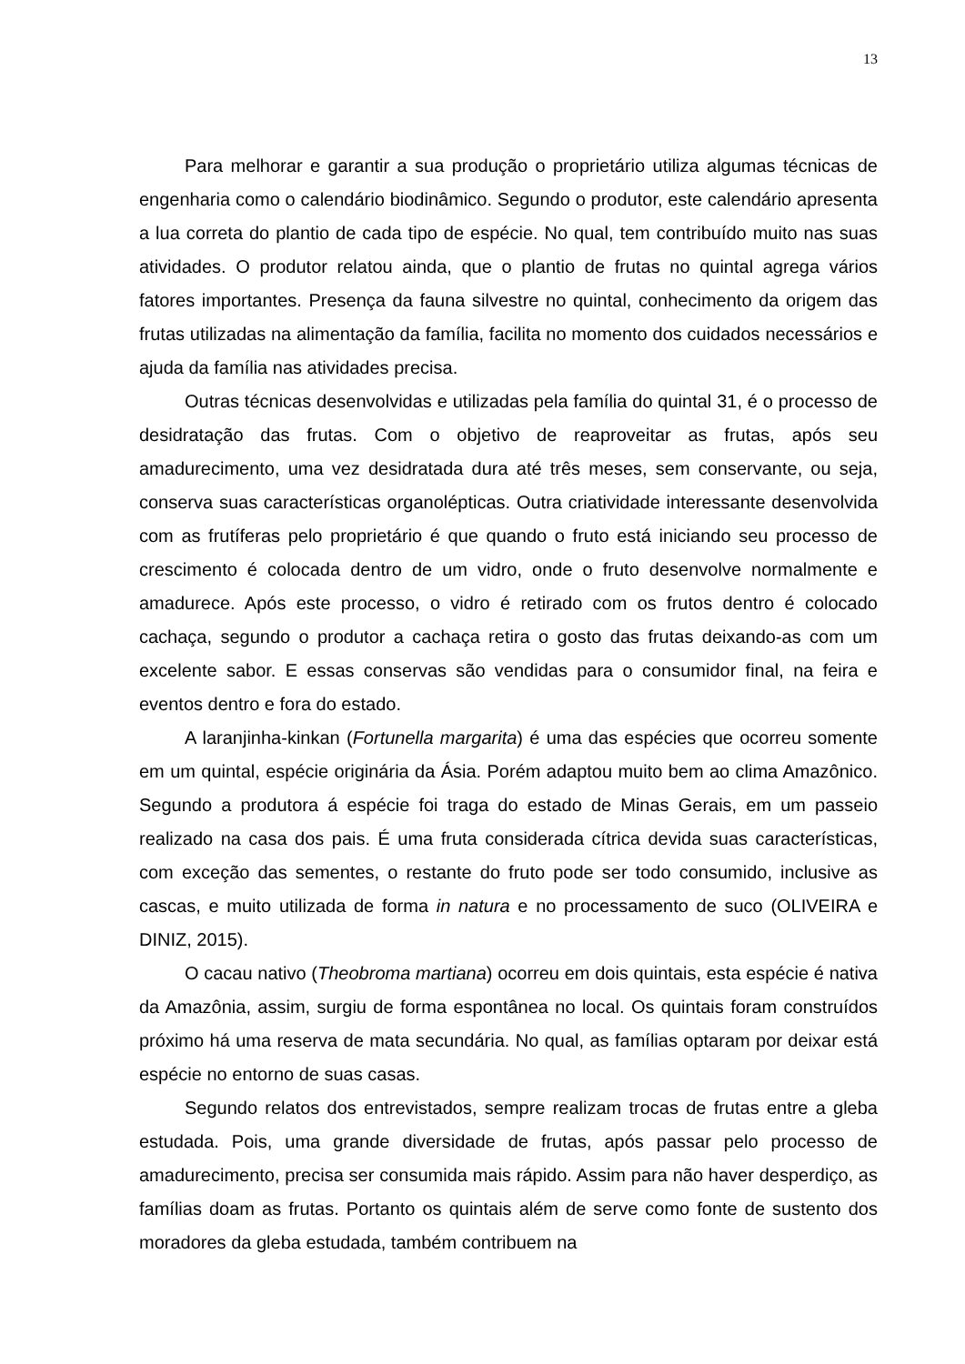13
Para melhorar e garantir a sua produção o proprietário utiliza algumas técnicas de engenharia como o calendário biodinâmico. Segundo o produtor, este calendário apresenta a lua correta do plantio de cada tipo de espécie. No qual, tem contribuído muito nas suas atividades. O produtor relatou ainda, que o plantio de frutas no quintal agrega vários fatores importantes. Presença da fauna silvestre no quintal, conhecimento da origem das frutas utilizadas na alimentação da família, facilita no momento dos cuidados necessários e ajuda da família nas atividades precisa.
Outras técnicas desenvolvidas e utilizadas pela família do quintal 31, é o processo de desidratação das frutas. Com o objetivo de reaproveitar as frutas, após seu amadurecimento, uma vez desidratada dura até três meses, sem conservante, ou seja, conserva suas características organolépticas. Outra criatividade interessante desenvolvida com as frutíferas pelo proprietário é que quando o fruto está iniciando seu processo de crescimento é colocada dentro de um vidro, onde o fruto desenvolve normalmente e amadurece. Após este processo, o vidro é retirado com os frutos dentro é colocado cachaça, segundo o produtor a cachaça retira o gosto das frutas deixando-as com um excelente sabor. E essas conservas são vendidas para o consumidor final, na feira e eventos dentro e fora do estado.
A laranjinha-kinkan (Fortunella margarita) é uma das espécies que ocorreu somente em um quintal, espécie originária da Ásia. Porém adaptou muito bem ao clima Amazônico. Segundo a produtora á espécie foi traga do estado de Minas Gerais, em um passeio realizado na casa dos pais. É uma fruta considerada cítrica devida suas características, com exceção das sementes, o restante do fruto pode ser todo consumido, inclusive as cascas, e muito utilizada de forma in natura e no processamento de suco (OLIVEIRA e DINIZ, 2015).
O cacau nativo (Theobroma martiana) ocorreu em dois quintais, esta espécie é nativa da Amazônia, assim, surgiu de forma espontânea no local. Os quintais foram construídos próximo há uma reserva de mata secundária. No qual, as famílias optaram por deixar está espécie no entorno de suas casas.
Segundo relatos dos entrevistados, sempre realizam trocas de frutas entre a gleba estudada. Pois, uma grande diversidade de frutas, após passar pelo processo de amadurecimento, precisa ser consumida mais rápido. Assim para não haver desperdiço, as famílias doam as frutas. Portanto os quintais além de serve como fonte de sustento dos moradores da gleba estudada, também contribuem na